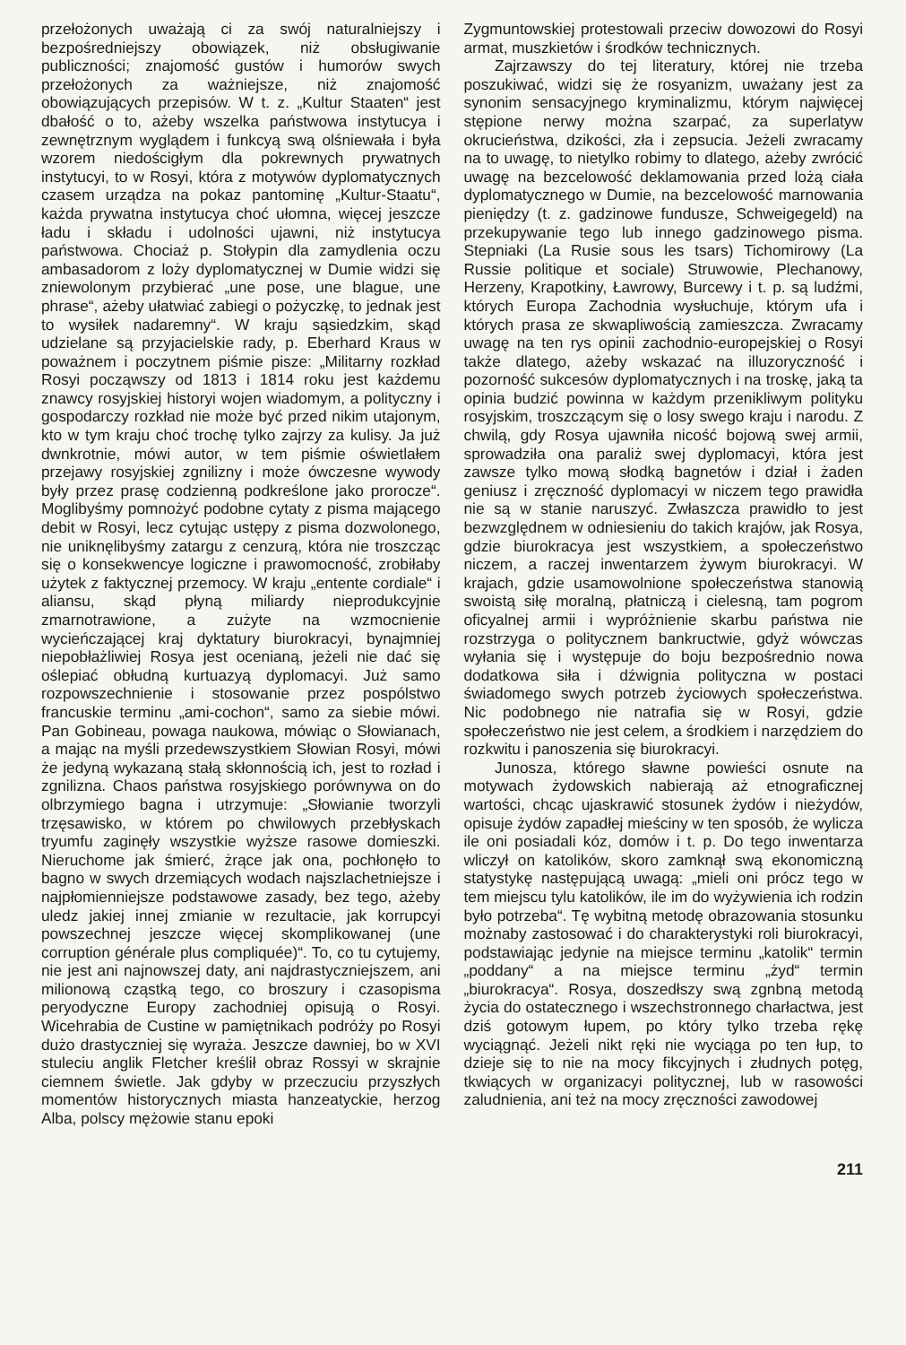przełożonych uważają ci za swój naturalniejszy i bezpośredniejszy obowiązek, niż obsługiwanie publiczności; znajomość gustów i humorów swych przełożonych za ważniejsze, niż znajomość obowiązujących przepisów. W t. z. „Kultur Staaten“ jest dbałość o to, ażeby wszelka państwowa instytucya i zewnętrznym wyglądem i funkcyą swą olśniewała i była wzorem niedościgłym dla pokrewnych prywatnych instytucyi, to w Rosyi, która z motywów dyplomatycznych czasem urządza na pokaz pantominę „Kultur-Staatu“, każda prywatna instytucya choć ułomna, więcej jeszcze ładu i składu i udolności ujawni, niż instytucya państwowa. Chociaż p. Stołypin dla zamydlenia oczu ambasadorom z loży dyplomatycznej w Dumie widzi się zniewolonym przybierać „une pose, une blague, une phrase“, ażeby ułatwiać zabiegi o pożyczkę, to jednak jest to wysiłek nadaremny“. W kraju sąsiedzkim, skąd udzielane są przyjacielskie rady, p. Eberhard Kraus w poważnem i poczytnem piśmie pisze: „Militarny rozkład Rosyi począwszy od 1813 i 1814 roku jest każdemu znawcy rosyjskiej historyi wojen wiadomym, a polityczny i gospodarczy rozkład nie może być przed nikim utajonym, kto w tym kraju choć trochę tylko zajrzy za kulisy. Ja już dwnkrotnie, mówi autor, w tem piśmie oświetlałem przejawy rosyjskiej zgnilizny i może ówczesne wywody były przez prasę codzienną podkreślone jako prorocze“. Moglibyśmy pomnożyć podobne cytaty z pisma mającego debit w Rosyi, lecz cytując ustępy z pisma dozwolonego, nie uniknęlibyśmy zatargu z cenzurą, która nie troszcząc się o konsekwencye logiczne i prawomocność, zrobiłaby użytek z faktycznej przemocy. W kraju „entente cordiale“ i aliansu, skąd płyną miliardy nieprodukcyjnie zmarnotrawione, a zużyte na wzmocnienie wycieńczającej kraj dyktatury biurokracyi, bynajmniej niepobłażliwiej Rosya jest ocenianą, jeżeli nie dać się oślepiać obłudną kurtuazyą dyplomacyi. Już samo rozpowszechnienie i stosowanie przez pospólstwo francuskie terminu „ami-cochon“, samo za siebie mówi. Pan Gobineau, powaga naukowa, mówiąc o Słowianach, a mając na myśli przedewszystkiem Słowian Rosyi, mówi że jedyną wykazaną stałą skłonnością ich, jest to rozład i zgnilizna. Chaos państwa rosyjskiego porównywa on do olbrzymiego bagna i utrzymuje: „Słowianie tworzyli trzęsawisko, w którem po chwilowych przebłyskach tryumfu zaginęły wszystkie wyższe rasowe domieszki. Nieruchome jak śmierć, żrące jak ona, pochłonęło to bagno w swych drzemiących wodach najszlachetniejsze i najpłomienniejsze podstawowe zasady, bez tego, ażeby uledz jakiej innej zmianie w rezultacie, jak korrupcyi powszechnej jeszcze więcej skomplikowanej (une corruption générale plus compliquée)“. To, co tu cytujemy, nie jest ani najnowszej daty, ani najdrastyczniejszem, ani milionową cząstką tego, co broszury i czasopisma peryodyczne Europy zachodniej opisują o Rosyi. Wicehrabia de Custine w pamiętnikach podróży po Rosyi dużo drastyczniej się wyraża. Jeszcze dawniej, bo w XVI stuleciu anglik Fletcher kreślił obraz Rossyi w skrajnie ciemnem świetle. Jak gdyby w przeczuciu przyszłych momentów historycznych miasta hanzeatyckie, herzog Alba, polscy mężowie stanu epoki
Zygmuntowskiej protestowali przeciw dowozowi do Rosyi armat, muszkietów i środków technicznych.
Zajrzawszy do tej literatury, której nie trzeba poszukiwać, widzi się że rosyanizm, uważany jest za synonim sensacyjnego kryminalizmu, którym najwięcej stępione nerwy można szarpać, za superlatyw okrucieństwa, dzikości, zła i zepsucia. Jeżeli zwracamy na to uwagę, to nietylko robimy to dlatego, ażeby zwrócić uwagę na bezcelowość deklamowania przed lożą ciała dyplomatycznego w Dumie, na bezcelowość marnowania pieniędzy (t. z. gadzinowe fundusze, Schweigegeld) na przekupywanie tego lub innego gadzinowego pisma. Stepniaki (La Rusie sous les tsars) Tichomirowy (La Russie politique et sociale) Struwowie, Plechanowy, Herzeny, Krapotkiny, Ławrowy, Burcewy i t. p. są ludźmi, których Europa Zachodnia wysłuchuje, którym ufa i których prasa ze skwapliwością zamieszcza. Zwracamy uwagę na ten rys opinii zachodnio-europejskiej o Rosyi także dlatego, ażeby wskazać na illuzoryczność i pozorność sukcesów dyplomatycznych i na troskę, jaką ta opinia budzić powinna w każdym przenikliwym polityku rosyjskim, troszczącym się o losy swego kraju i narodu. Z chwilą, gdy Rosya ujawniła nicość bojową swej armii, sprowadziła ona paraliż swej dyplomacyi, która jest zawsze tylko mową słodką bagnetów i dział i żaden geniusz i zręczność dyplomacyi w niczem tego prawidła nie są w stanie naruszyć. Zwłaszcza prawidło to jest bezwzględnem w odniesieniu do takich krajów, jak Rosya, gdzie biurokracya jest wszystkiem, a społeczeństwo niczem, a raczej inwentarzem żywym biurokracyi. W krajach, gdzie usamowolnione społeczeństwa stanowią swoistą siłę moralną, płatniczą i cielesną, tam pogrom oficyalnej armii i wypróżnienie skarbu państwa nie rozstrzyga o politycznem bankructwie, gdyż wówczas wyłania się i występuje do boju bezpośrednio nowa dodatkowa siła i dźwignia polityczna w postaci świadomego swych potrzeb życiowych społeczeństwa. Nic podobnego nie natrafia się w Rosyi, gdzie społeczeństwo nie jest celem, a środkiem i narzędziem do rozkwitu i panoszenia się biurokracyi.
Junosza, którego sławne powieści osnute na motywach żydowskich nabierają aż etnograficznej wartości, chcąc ujaskrawić stosunek żydów i nieżydów, opisuje żydów zapadłej mieściny w ten sposób, że wylicza ile oni posiadali kóz, domów i t. p. Do tego inwentarza wliczył on katolików, skoro zamknął swą ekonomiczną statystykę następującą uwagą: „mieli oni prócz tego w tem miejscu tylu katolików, ile im do wyżywienia ich rodzin było potrzeba“. Tę wybitną metodę obrazowania stosunku możnaby zastosować i do charakterystyki roli biurokracyi, podstawiając jedynie na miejsce terminu „katolik“ termin „poddany“ a na miejsce terminu „żyd“ termin „biurokracya“. Rosya, doszedłszy swą zgnbną metodą życia do ostatecznego i wszechstronnego charłactwa, jest dziś gotowym łupem, po który tylko trzeba rękę wyciągnąć. Jeżeli nikt ręki nie wyciąga po ten łup, to dzieje się to nie na mocy fikcyjnych i złudnych potęg, tkwiących w organizacyi politycznej, lub w rasowości zaludnienia, ani też na mocy zręczności zawodowej
211